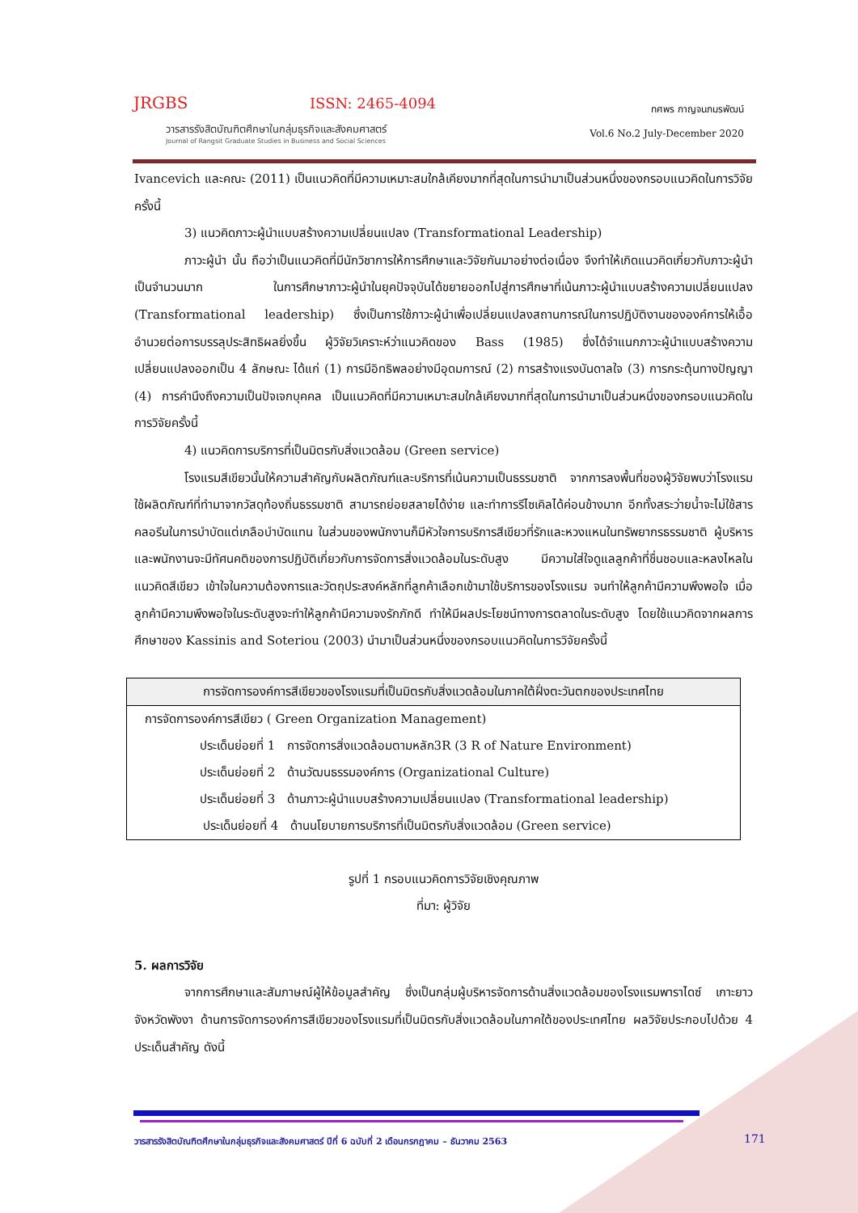JRGBS ISSN: 2465-4094
วารสารรังสิตบัณฑิตศึกษาในกลุ่มธุรกิจและสังคมศาสตร์
Journal of Rangsit Graduate Studies in Business and Social Sciences
ทศพร กาญจนภมรพัฒน์
Vol.6 No.2 July-December 2020
Ivancevich และคณะ (2011) เป็นแนวคิดที่มีความเหมาะสมใกล้เคียงมากที่สุดในการนำมาเป็นส่วนหนึ่งของกรอบแนวคิดในการวิจัยครั้งนี้
3) แนวคิดภาวะผู้นำแบบสร้างความเปลี่ยนแปลง (Transformational Leadership)
ภาวะผู้นำ นั้น ถือว่าเป็นแนวคิดที่มีนักวิชาการให้การศึกษาและวิจัยกันมาอย่างต่อเนื่อง จึงทำให้เกิดแนวคิดเกี่ยวกับภาวะผู้นำเป็นจำนวนมาก ในการศึกษาภาวะผู้นำในยุคปัจจุบันได้ขยายออกไปสู่การศึกษาที่เน้นภาวะผู้นำแบบสร้างความเปลี่ยนแปลง (Transformational leadership) ซึ่งเป็นการใช้ภาวะผู้นำเพื่อเปลี่ยนแปลงสถานการณ์ในการปฏิบัติงานขององค์การให้เอื้ออำนวยต่อการบรรลุประสิทธิผลยิ่งขึ้น ผู้วิจัยวิเคราะห์ว่าแนวคิดของ Bass (1985) ซึ่งได้จำแนกภาวะผู้นำแบบสร้างความเปลี่ยนแปลงออกเป็น 4 ลักษณะ ได้แก่ (1) การมีอิทธิพลอย่างมีอุดมการณ์ (2) การสร้างแรงบันดาลใจ (3) การกระตุ้นทางปัญญา (4) การคำนึงถึงความเป็นปัจเจกบุคคล เป็นแนวคิดที่มีความเหมาะสมใกล้เคียงมากที่สุดในการนำมาเป็นส่วนหนึ่งของกรอบแนวคิดในการวิจัยครั้งนี้
4) แนวคิดการบริการที่เป็นมิตรกับสิ่งแวดล้อม (Green service)
โรงแรมสีเขียวนั้นให้ความสำคัญกับผลิตภัณฑ์และบริการที่เน้นความเป็นธรรมชาติ จากการลงพื้นที่ของผู้วิจัยพบว่าโรงแรมใช้ผลิตภัณฑ์ที่ทำมาจากวัสดุท้องถิ่นธรรมชาติ สามารถย่อยสลายได้ง่าย และทำการรีไซเคิลได้ค่อนข้างมาก อีกทั้งสระว่ายน้ำจะไม่ใช้สารคลอรีนในการบำบัดแต่เกลือบำบัดแทน ในส่วนของพนักงานก็มีหัวใจการบริการสีเขียวที่รักและหวงแหนในทรัพยากรธรรมชาติ ผู้บริหารและพนักงานจะมีทัศนคติของการปฏิบัติเกี่ยวกับการจัดการสิ่งแวดล้อมในระดับสูง มีความใส่ใจดูแลลูกค้าที่ชื่นชอบและหลงไหลในแนวคิดสีเขียว เข้าใจในความต้องการและวัตถุประสงค์หลักที่ลูกค้าเลือกเข้ามาใช้บริการของโรงแรม จนทำให้ลูกค้ามีความพึงพอใจ เมื่อลูกค้ามีความพึงพอใจในระดับสูงจะทำให้ลูกค้ามีความจงรักภักดี ทำให้มีผลประโยชน์ทางการตลาดในระดับสูง โดยใช้แนวคิดจากผลการศึกษาของ Kassinis and Soteriou (2003) นำมาเป็นส่วนหนึ่งของกรอบแนวคิดในการวิจัยครั้งนี้
การจัดการองค์การสีเขียวของโรงแรมที่เป็นมิตรกับสิ่งแวดล้อมในภาคใต้ฝั่งตะวันตกของประเทศไทย
การจัดการองค์การสีเขียว ( Green Organization Management)
ประเด็นย่อยที่ 1 การจัดการสิ่งแวดล้อมตามหลัก3R (3 R of Nature Environment)
ประเด็นย่อยที่ 2 ด้านวัฒนธรรมองค์การ (Organizational Culture)
ประเด็นย่อยที่ 3 ด้านภาวะผู้นำแบบสร้างความเปลี่ยนแปลง (Transformational leadership)
ประเด็นย่อยที่ 4 ด้านนโยบายการบริการที่เป็นมิตรกับสิ่งแวดล้อม (Green service)
รูปที่ 1 กรอบแนวคิดการวิจัยเชิงคุณภาพ
ที่มา: ผู้วิจัย
5. ผลการวิจัย
จากการศึกษาและสัมภาษณ์ผู้ให้ข้อมูลสำคัญ ซึ่งเป็นกลุ่มผู้บริหารจัดการด้านสิ่งแวดล้อมของโรงแรมพาราไดซ์ เกาะยาว จังหวัดพังงา ด้านการจัดการองค์การสีเขียวของโรงแรมที่เป็นมิตรกับสิ่งแวดล้อมในภาคใต้ของประเทศไทย ผลวิจัยประกอบไปด้วย 4 ประเด็นสำคัญ ดังนี้
วารสารรังสิตบัณฑิตศึกษาในกลุ่มธุรกิจและสังคมศาสตร์ ปีที่ 6 ฉบับที่ 2 เดือนกรกฎาคม – ธันวาคม 2563
171